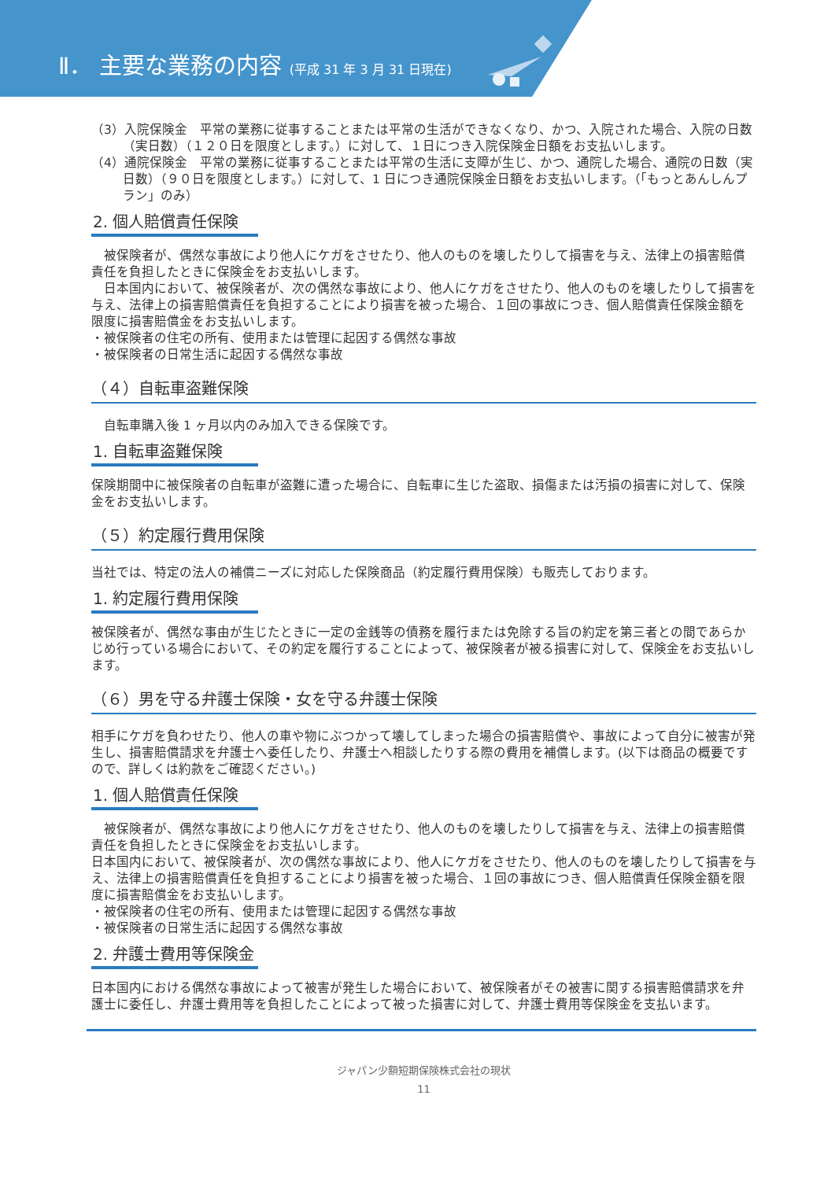Ⅱ． 主要な業務の内容 (平成 31 年 3 月 31 日現在)
（3）入院保険金　平常の業務に従事することまたは平常の生活ができなくなり、かつ、入院された場合、入院の日数（実日数）（１２０日を限度とします。）に対して、１日につき入院保険金日額をお支払いします。
（4）通院保険金　平常の業務に従事することまたは平常の生活に支障が生じ、かつ、通院した場合、通院の日数（実日数）（９０日を限度とします。）に対して、1 日につき通院保険金日額をお支払いします。（「もっとあんしんプラン」のみ）
2. 個人賠償責任保険
　被保険者が、偶然な事故により他人にケガをさせたり、他人のものを壊したりして損害を与え、法律上の損害賠償責任を負担したときに保険金をお支払いします。
　日本国内において、被保険者が、次の偶然な事故により、他人にケガをさせたり、他人のものを壊したりして損害を与え、法律上の損害賠償責任を負担することにより損害を被った場合、１回の事故につき、個人賠償責任保険金額を限度に損害賠償金をお支払いします。
・被保険者の住宅の所有、使用または管理に起因する偶然な事故
・被保険者の日常生活に起因する偶然な事故
（４）自転車盗難保険
　自転車購入後 1 ヶ月以内のみ加入できる保険です。
1. 自転車盗難保険
保険期間中に被保険者の自転車が盗難に遭った場合に、自転車に生じた盗取、損傷または汚損の損害に対して、保険金をお支払いします。
（５）約定履行費用保険
当社では、特定の法人の補償ニーズに対応した保険商品（約定履行費用保険）も販売しております。
1. 約定履行費用保険
被保険者が、偶然な事由が生じたときに一定の金銭等の債務を履行または免除する旨の約定を第三者との間であらかじめ行っている場合において、その約定を履行することによって、被保険者が被る損害に対して、保険金をお支払いします。
（６）男を守る弁護士保険・女を守る弁護士保険
相手にケガを負わせたり、他人の車や物にぶつかって壊してしまった場合の損害賠償や、事故によって自分に被害が発生し、損害賠償請求を弁護士へ委任したり、弁護士へ相談したりする際の費用を補償します。(以下は商品の概要ですので、詳しくは約款をご確認ください。)
1. 個人賠償責任保険
　被保険者が、偶然な事故により他人にケガをさせたり、他人のものを壊したりして損害を与え、法律上の損害賠償責任を負担したときに保険金をお支払いします。
日本国内において、被保険者が、次の偶然な事故により、他人にケガをさせたり、他人のものを壊したりして損害を与え、法律上の損害賠償責任を負担することにより損害を被った場合、１回の事故につき、個人賠償責任保険金額を限度に損害賠償金をお支払いします。
・被保険者の住宅の所有、使用または管理に起因する偶然な事故
・被保険者の日常生活に起因する偶然な事故
2. 弁護士費用等保険金
日本国内における偶然な事故によって被害が発生した場合において、被保険者がその被害に関する損害賠償請求を弁護士に委任し、弁護士費用等を負担したことによって被った損害に対して、弁護士費用等保険金を支払います。
ジャパン少額短期保険株式会社の現状
11